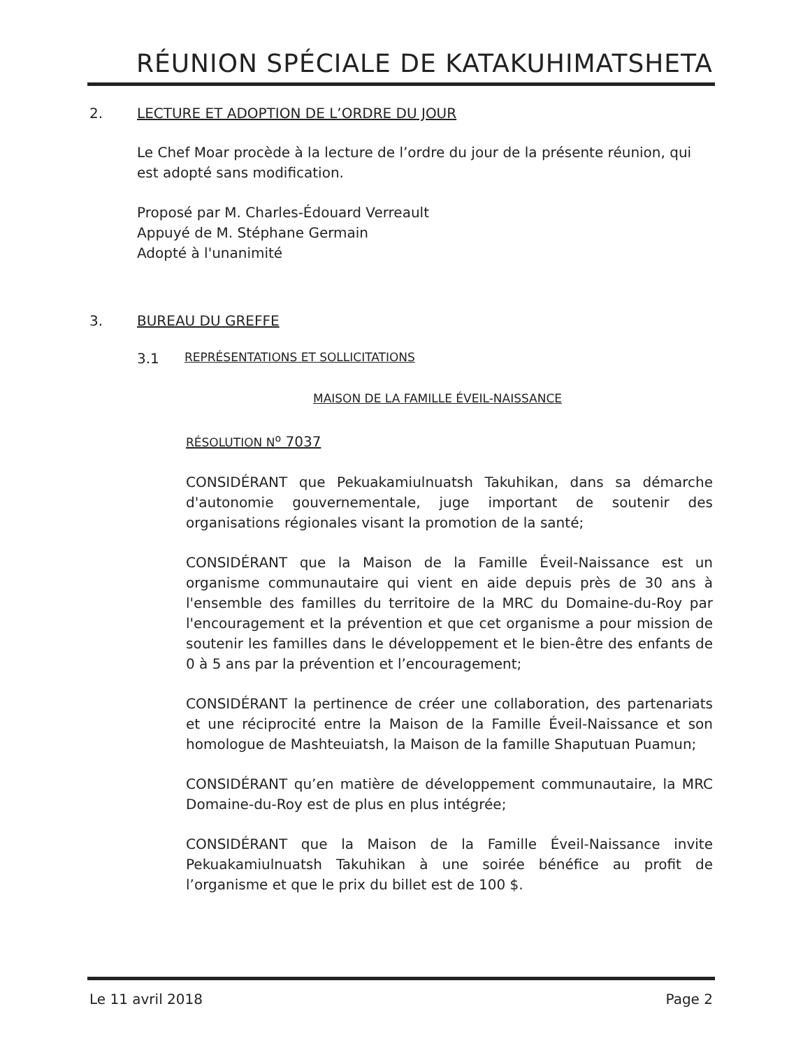RÉUNION SPÉCIALE DE KATAKUHIMATSHETA
2. LECTURE ET ADOPTION DE L’ORDRE DU JOUR
Le Chef Moar procède à la lecture de l’ordre du jour de la présente réunion, qui est adopté sans modification.
Proposé par M. Charles-Édouard Verreault
Appuyé de M. Stéphane Germain
Adopté à l'unanimité
3. BUREAU DU GREFFE
3.1 REPRÉSENTATIONS ET SOLLICITATIONS
MAISON DE LA FAMILLE ÉVEIL-NAISSANCE
RÉSOLUTION N<sup>o</sup> 7037
CONSIDÉRANT que Pekuakamiulnuatsh Takuhikan, dans sa démarche d'autonomie gouvernementale, juge important de soutenir des organisations régionales visant la promotion de la santé;
CONSIDÉRANT que la Maison de la Famille Éveil-Naissance est un organisme communautaire qui vient en aide depuis près de 30 ans à l'ensemble des familles du territoire de la MRC du Domaine-du-Roy par l'encouragement et la prévention et que cet organisme a pour mission de soutenir les familles dans le développement et le bien-être des enfants de 0 à 5 ans par la prévention et l’encouragement;
CONSIDÉRANT la pertinence de créer une collaboration, des partenariats et une réciprocité entre la Maison de la Famille Éveil-Naissance et son homologue de Mashteuiatsh, la Maison de la famille Shaputuan Puamun;
CONSIDÉRANT qu’en matière de développement communautaire, la MRC Domaine-du-Roy est de plus en plus intégrée;
CONSIDÉRANT que la Maison de la Famille Éveil-Naissance invite Pekuakamiulnuatsh Takuhikan à une soirée bénéfice au profit de l’organisme et que le prix du billet est de 100 $.
Le 11 avril 2018 Page 2